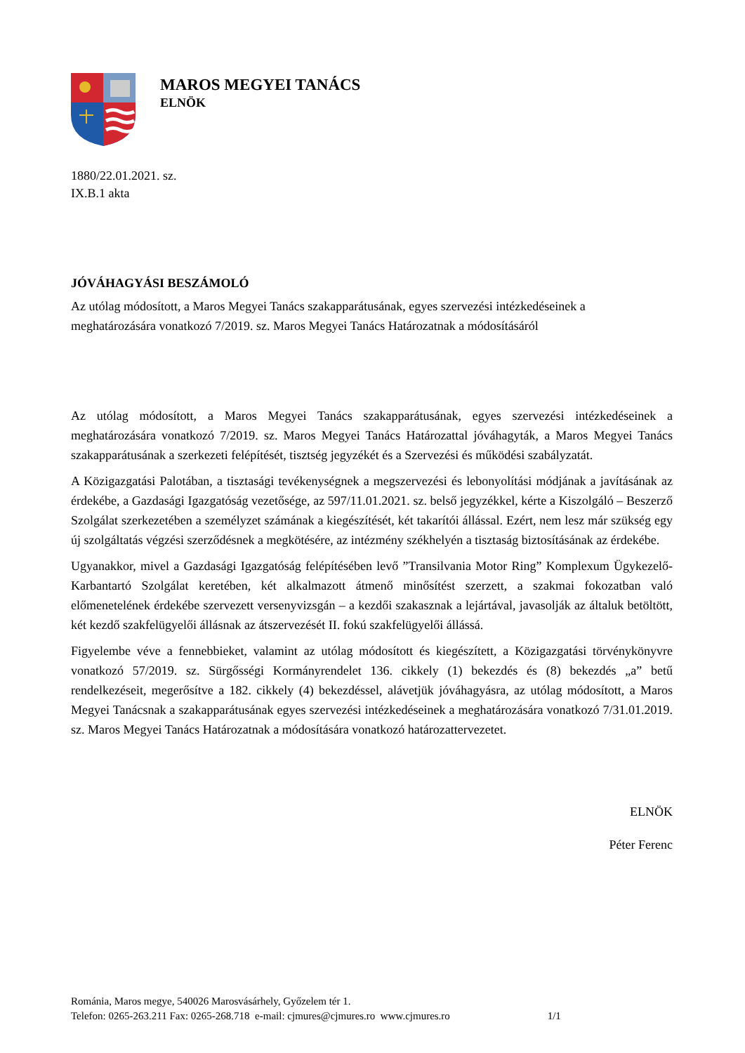MAROS MEGYEI TANÁCS
ELNÖK
1880/22.01.2021. sz.
IX.B.1 akta
JÓVÁHAGYÁSI BESZÁMOLÓ
Az utólag módosított, a Maros Megyei Tanács szakapparátusának, egyes szervezési intézkedéseinek a meghatározására vonatkozó 7/2019. sz. Maros Megyei Tanács Határozatnak a módosításáról
Az utólag módosított, a Maros Megyei Tanács szakapparátusának, egyes szervezési intézkedéseinek a meghatározására vonatkozó 7/2019. sz. Maros Megyei Tanács Határozattal jóváhagyták, a Maros Megyei Tanács szakapparátusának a szerkezeti felépítését, tisztség jegyzékét és a Szervezési és működési szabályzatát.
A Közigazgatási Palotában, a tisztasági tevékenységnek a megszervezési és lebonyolítási módjának a javításának az érdekébe, a Gazdasági Igazgatóság vezetősége, az 597/11.01.2021. sz. belső jegyzékkel, kérte a Kiszolgáló – Beszerző Szolgálat szerkezetében a személyzet számának a kiegészítését, két takarítói állással. Ezért, nem lesz már szükség egy új szolgáltatás végzési szerződésnek a megkötésére, az intézmény székhelyén a tisztaság biztosításának az érdekébe.
Ugyanakkor, mivel a Gazdasági Igazgatóság felépítésében levő ”Transilvania Motor Ring” Komplexum Ügykezelő-Karbantartó Szolgálat keretében, két alkalmazott átmenő minősítést szerzett, a szakmai fokozatban való előmenetelének érdekébe szervezett versenyvizsgán – a kezdői szakasznak a lejártával, javasolják az általuk betöltött, két kezdő szakfelügyelői állásnak az átszervezését II. fokú szakfelügyelői állássá.
Figyelembe véve a fennebbieket, valamint az utólag módosított és kiegészített, a Közigazgatási törvénykönyvre vonatkozó 57/2019. sz. Sürgősségi Kormányrendelet 136. cikkely (1) bekezdés és (8) bekezdés „a” betű rendelkezéseit, megerősítve a 182. cikkely (4) bekezdéssel, alávetjük jóváhagyásra, az utólag módosított, a Maros Megyei Tanácsnak a szakapparátusának egyes szervezési intézkedéseinek a meghatározására vonatkozó 7/31.01.2019. sz. Maros Megyei Tanács Határozatnak a módosítására vonatkozó határozattervezetet.
ELNÖK
Péter Ferenc
Románia, Maros megye, 540026 Marosvásárhely, Győzelem tér 1.
Telefon: 0265-263.211 Fax: 0265-268.718 e-mail: cjmures@cjmures.ro www.cjmures.ro 1/1